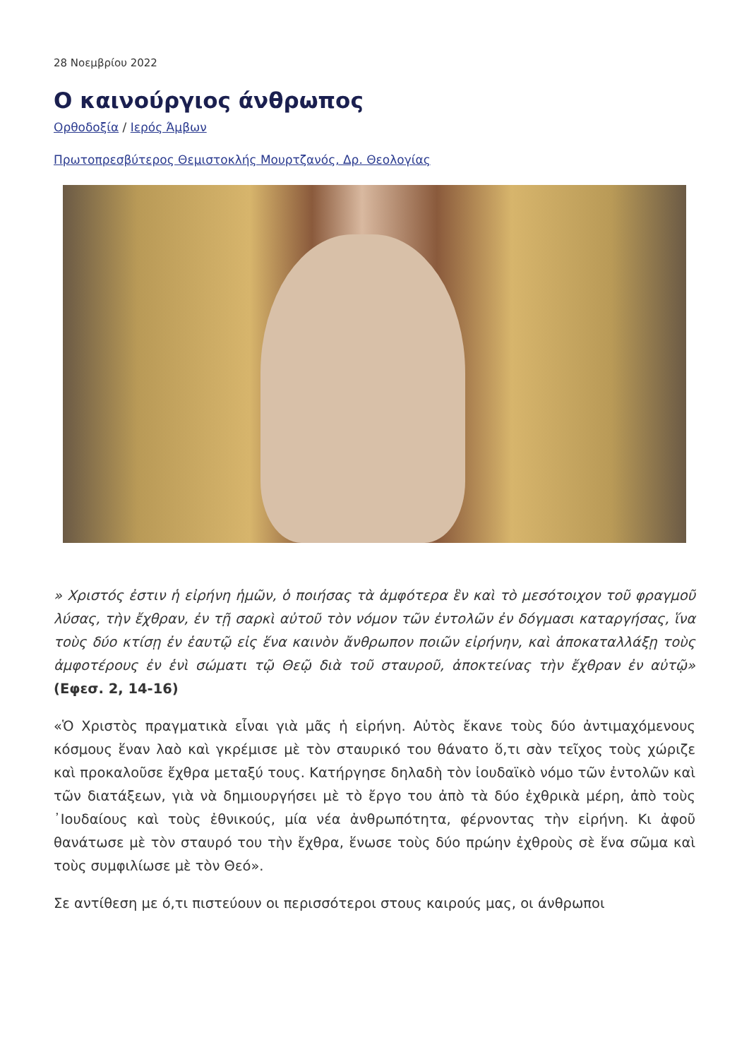28 Νοεμβρίου 2022
Ο καινούργιος άνθρωπος
Ορθοδοξία / Ιερός Άμβων
Πρωτοπρεσβύτερος Θεμιστοκλής Μουρτζανός, Δρ. Θεολογίας
» Χριστός ἐστιν ἡ εἰρήνη ἡμῶν, ὁ ποιήσας τὰ ἀμφότερα ἓν καὶ τὸ μεσότοιχον τοῦ φραγμοῦ λύσας, τὴν ἔχθραν, ἐν τῇ σαρκὶ αὐτοῦ τὸν νόμον τῶν ἐντολῶν ἐν δόγμασι καταργήσας, ἵνα τοὺς δύο κτίσῃ ἐν ἑαυτῷ εἰς ἕνα καινὸν ἄνθρωπον ποιῶν εἰρήνην, καὶ ἀποκαταλλάξῃ τοὺς ἀμφοτέρους ἐν ἑνὶ σώματι τῷ Θεῷ διὰ τοῦ σταυροῦ, ἀποκτείνας τὴν ἔχθραν ἐν αὐτῷ» (Εφεσ. 2, 14-16)
«Ὁ Χριστὸς πραγματικὰ εἶναι γιὰ μᾶς ἡ εἰρήνη. Αὐτὸς ἔκανε τοὺς δύο ἀντιμαχόμενους κόσμους ἕναν λαὸ καὶ γκρέμισε μὲ τὸν σταυρικό του θάνατο ὅ,τι σὰν τεῖχος τοὺς χώριζε καὶ προκαλοῦσε ἔχθρα μεταξύ τους. Κατήργησε δηλαδὴ τὸν ἰουδαϊκὸ νόμο τῶν ἐντολῶν καὶ τῶν διατάξεων, γιὰ νὰ δημιουργήσει μὲ τὸ ἔργο του ἀπὸ τὰ δύο ἐχθρικὰ μέρη, ἀπὸ τοὺς ᾿Ιουδαίους καὶ τοὺς ἐθνικούς, μία νέα ἀνθρωπότητα, φέρνοντας τὴν εἰρήνη. Κι ἀφοῦ θανάτωσε μὲ τὸν σταυρό του τὴν ἔχθρα, ἕνωσε τοὺς δύο πρώην ἐχθροὺς σὲ ἕνα σῶμα καὶ τοὺς συμφιλίωσε μὲ τὸν Θεό».
Σε αντίθεση με ό,τι πιστεύουν οι περισσότεροι στους καιρούς μας, οι άνθρωποι